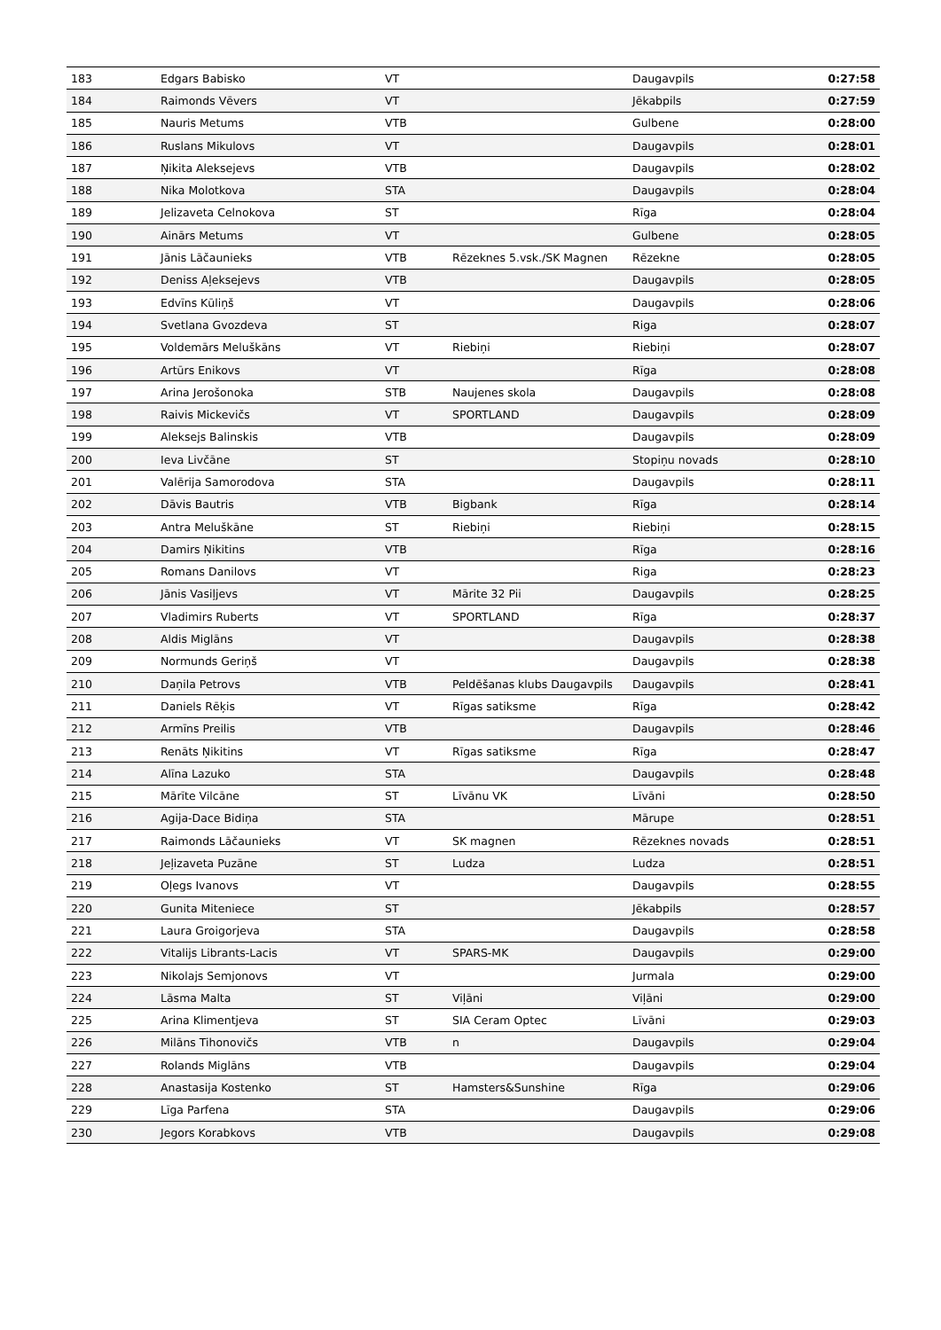| 183 | Edgars Babisko | VT | | Daugavpils | 0:27:58 |
| 184 | Raimonds Vēvers | VT | | Jēkabpils | 0:27:59 |
| 185 | Nauris Metums | VTB | | Gulbene | 0:28:00 |
| 186 | Ruslans Mikulovs | VT | | Daugavpils | 0:28:01 |
| 187 | Ņikita Aleksejevs | VTB | | Daugavpils | 0:28:02 |
| 188 | Nika Molotkova | STA | | Daugavpils | 0:28:04 |
| 189 | Jelizaveta Celnokova | ST | | Rīga | 0:28:04 |
| 190 | Ainārs Metums | VT | | Gulbene | 0:28:05 |
| 191 | Jānis Lāčaunieks | VTB | Rēzeknes 5.vsk./SK Magnen | Rēzekne | 0:28:05 |
| 192 | Deniss Aļeksejevs | VTB | | Daugavpils | 0:28:05 |
| 193 | Edvīns Kūliņš | VT | | Daugavpils | 0:28:06 |
| 194 | Svetlana Gvozdeva | ST | | Riga | 0:28:07 |
| 195 | Voldemārs Meluškāns | VT | Riebiņi | Riebiņi | 0:28:07 |
| 196 | Artūrs Enikovs | VT | | Rīga | 0:28:08 |
| 197 | Arina Jerošonoka | STB | Naujenes skola | Daugavpils | 0:28:08 |
| 198 | Raivis Mickevičs | VT | SPORTLAND | Daugavpils | 0:28:09 |
| 199 | Aleksejs Balinskis | VTB | | Daugavpils | 0:28:09 |
| 200 | Ieva Livčāne | ST | | Stopiņu novads | 0:28:10 |
| 201 | Valērija Samorodova | STA | | Daugavpils | 0:28:11 |
| 202 | Dāvis Bautris | VTB | Bigbank | Rīga | 0:28:14 |
| 203 | Antra Meluškāne | ST | Riebiņi | Riebiņi | 0:28:15 |
| 204 | Damirs Ņikitins | VTB | | Rīga | 0:28:16 |
| 205 | Romans Danilovs | VT | | Riga | 0:28:23 |
| 206 | Jānis Vasiļjevs | VT | Mārite 32 Pii | Daugavpils | 0:28:25 |
| 207 | Vladimirs Ruberts | VT | SPORTLAND | Rīga | 0:28:37 |
| 208 | Aldis Miglāns | VT | | Daugavpils | 0:28:38 |
| 209 | Normunds Geriņš | VT | | Daugavpils | 0:28:38 |
| 210 | Daņila Petrovs | VTB | Peldēšanas klubs Daugavpils | Daugavpils | 0:28:41 |
| 211 | Daniels Rēķis | VT | Rīgas satiksme | Rīga | 0:28:42 |
| 212 | Armīns Preilis | VTB | | Daugavpils | 0:28:46 |
| 213 | Renāts Ņikitins | VT | Rīgas satiksme | Rīga | 0:28:47 |
| 214 | Alīna Lazuko | STA | | Daugavpils | 0:28:48 |
| 215 | Mārīte Vilcāne | ST | Līvānu VK | Līvāni | 0:28:50 |
| 216 | Agija-Dace Bidiņa | STA | | Mārupe | 0:28:51 |
| 217 | Raimonds Lāčaunieks | VT | SK magnen | Rēzeknes novads | 0:28:51 |
| 218 | Jeļizaveta Puzāne | ST | Ludza | Ludza | 0:28:51 |
| 219 | Oļegs Ivanovs | VT | | Daugavpils | 0:28:55 |
| 220 | Gunita Miteniece | ST | | Jēkabpils | 0:28:57 |
| 221 | Laura Groigorjeva | STA | | Daugavpils | 0:28:58 |
| 222 | Vitalijs Librants-Lacis | VT | SPARS-MK | Daugavpils | 0:29:00 |
| 223 | Nikolajs Semjonovs | VT | | Jurmala | 0:29:00 |
| 224 | Lāsma Malta | ST | Viļāni | Viļāni | 0:29:00 |
| 225 | Arina Klimentjeva | ST | SIA Ceram Optec | Līvāni | 0:29:03 |
| 226 | Milāns Tihonovičs | VTB | n | Daugavpils | 0:29:04 |
| 227 | Rolands Miglāns | VTB | | Daugavpils | 0:29:04 |
| 228 | Anastasija Kostenko | ST | Hamsters&Sunshine | Rīga | 0:29:06 |
| 229 | Līga Parfena | STA | | Daugavpils | 0:29:06 |
| 230 | Jegors Korabkovs | VTB | | Daugavpils | 0:29:08 |